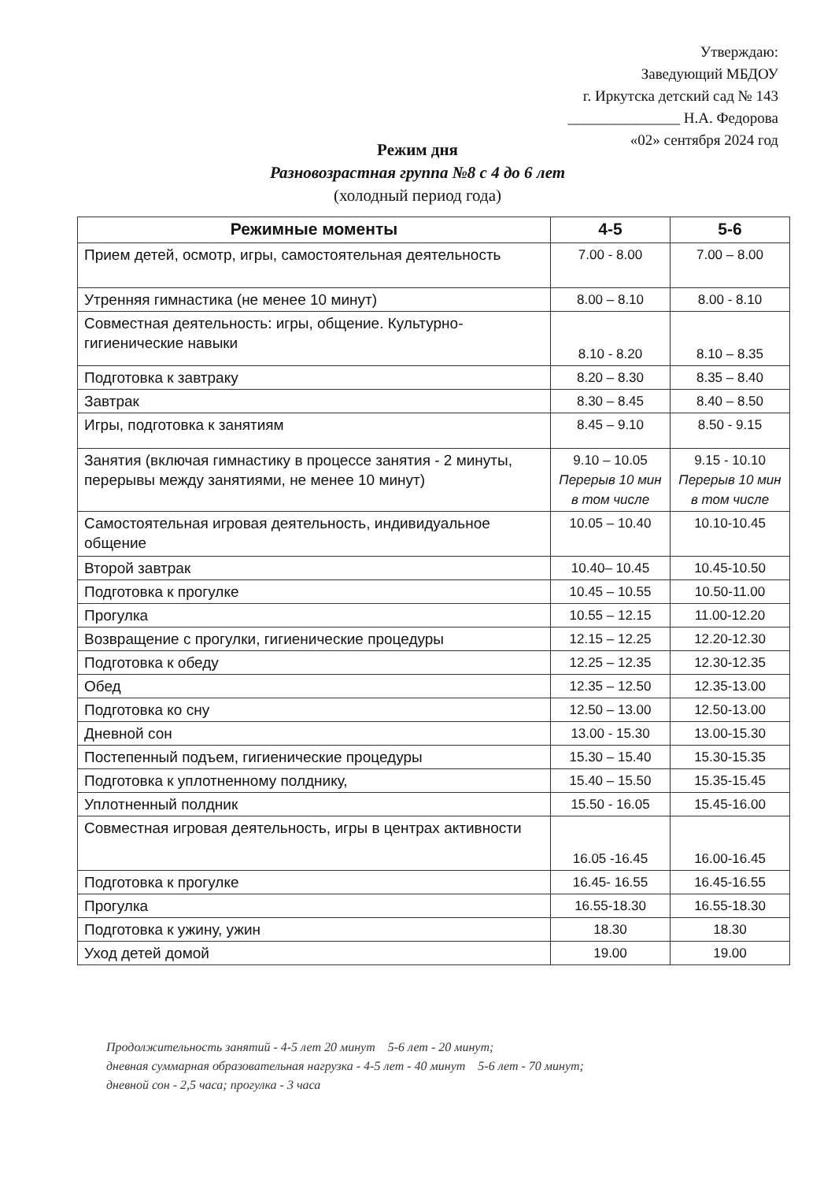Утверждаю:
Заведующий МБДОУ
г. Иркутска детский сад № 143
_______________ Н.А. Федорова
«02» сентября 2024 год
Режим дня
Разновозрастная группа №8 с 4 до 6 лет
(холодный период года)
| Режимные моменты | 4-5 | 5-6 |
| --- | --- | --- |
| Прием детей, осмотр, игры, самостоятельная деятельность | 7.00 - 8.00 | 7.00 – 8.00 |
| Утренняя гимнастика (не менее 10 минут) | 8.00 – 8.10 | 8.00 - 8.10 |
| Совместная деятельность: игры, общение. Культурно-гигиенические навыки | 8.10 - 8.20 | 8.10 – 8.35 |
| Подготовка к завтраку | 8.20 – 8.30 | 8.35 – 8.40 |
| Завтрак | 8.30 – 8.45 | 8.40 – 8.50 |
| Игры, подготовка к занятиям | 8.45 – 9.10 | 8.50 - 9.15 |
| Занятия (включая гимнастику в процессе занятия - 2 минуты, перерывы между занятиями, не менее 10 минут) | 9.10 – 10.05 Перерыв 10 мин в том числе | 9.15 - 10.10 Перерыв 10 мин в том числе |
| Самостоятельная игровая деятельность, индивидуальное общение | 10.05 – 10.40 | 10.10-10.45 |
| Второй завтрак | 10.40– 10.45 | 10.45-10.50 |
| Подготовка к прогулке | 10.45 – 10.55 | 10.50-11.00 |
| Прогулка | 10.55 – 12.15 | 11.00-12.20 |
| Возвращение с прогулки, гигиенические процедуры | 12.15 – 12.25 | 12.20-12.30 |
| Подготовка к обеду | 12.25 – 12.35 | 12.30-12.35 |
| Обед | 12.35 – 12.50 | 12.35-13.00 |
| Подготовка ко сну | 12.50 – 13.00 | 12.50-13.00 |
| Дневной сон | 13.00 - 15.30 | 13.00-15.30 |
| Постепенный подъем, гигиенические процедуры | 15.30 – 15.40 | 15.30-15.35 |
| Подготовка к уплотненному полднику, | 15.40 – 15.50 | 15.35-15.45 |
| Уплотненный полдник | 15.50 - 16.05 | 15.45-16.00 |
| Совместная игровая деятельность, игры в центрах активности | 16.05 -16.45 | 16.00-16.45 |
| Подготовка к прогулке | 16.45- 16.55 | 16.45-16.55 |
| Прогулка | 16.55-18.30 | 16.55-18.30 |
| Подготовка к ужину, ужин | 18.30 | 18.30 |
| Уход детей домой | 19.00 | 19.00 |
Продолжительность занятий - 4-5 лет 20 минут 5-6 лет - 20 минут;
дневная суммарная образовательная нагрузка - 4-5 лет - 40 минут 5-6 лет - 70 минут;
дневной сон - 2,5 часа; прогулка - 3 часа